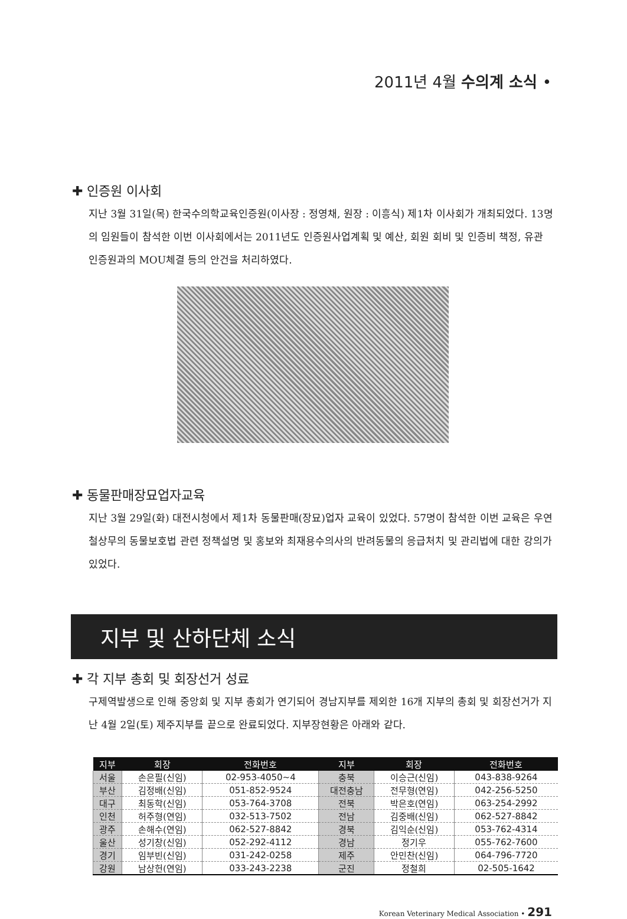2011년 4월 수의계 소식 •
✚ 인증원 이사회
지난 3월 31일(목) 한국수의학교육인증원(이사장 : 정영채, 원장 : 이흥식) 제1차 이사회가 개최되었다. 13명의 임원들이 참석한 이번 이사회에서는 2011년도 인증원사업계획 및 예산, 회원 회비 및 인증비 책정, 유관 인증원과의 MOU체결 등의 안건을 처리하였다.
✚ 동물판매장묘업자교육
지난 3월 29일(화) 대전시청에서 제1차 동물판매(장묘)업자 교육이 있었다. 57명이 참석한 이번 교육은 우연철상무의 동물보호법 관련 정책설명 및 홍보와 최재용수의사의 반려동물의 응급처치 및 관리법에 대한 강의가 있었다.
지부 및 산하단체 소식
✚ 각 지부 총회 및 회장선거 성료
구제역발생으로 인해 중앙회 및 지부 총회가 연기되어 경남지부를 제외한 16개 지부의 총회 및 회장선거가 지난 4월 2일(토) 제주지부를 끝으로 완료되었다. 지부장현황은 아래와 같다.
| 지부 | 회장 | 전화번호 | 지부 | 회장 | 전화번호 |
| --- | --- | --- | --- | --- | --- |
| 서울 | 손은필(신임) | 02-953-4050~4 | 충북 | 이승근(신임) | 043-838-9264 |
| 부산 | 김정배(신임) | 051-852-9524 | 대전충남 | 전무형(연임) | 042-256-5250 |
| 대구 | 최동학(신임) | 053-764-3708 | 전북 | 박은호(연임) | 063-254-2992 |
| 인천 | 허주형(연임) | 032-513-7502 | 전남 | 김중배(신임) | 062-527-8842 |
| 광주 | 손해수(연임) | 062-527-8842 | 경북 | 김익순(신임) | 053-762-4314 |
| 울산 | 성기창(신임) | 052-292-4112 | 경남 | 정기우 | 055-762-7600 |
| 경기 | 임부빈(신임) | 031-242-0258 | 제주 | 안민찬(신임) | 064-796-7720 |
| 강원 | 남상헌(연임) | 033-243-2238 | 군진 | 정철희 | 02-505-1642 |
Korean Veterinary Medical Association • 291